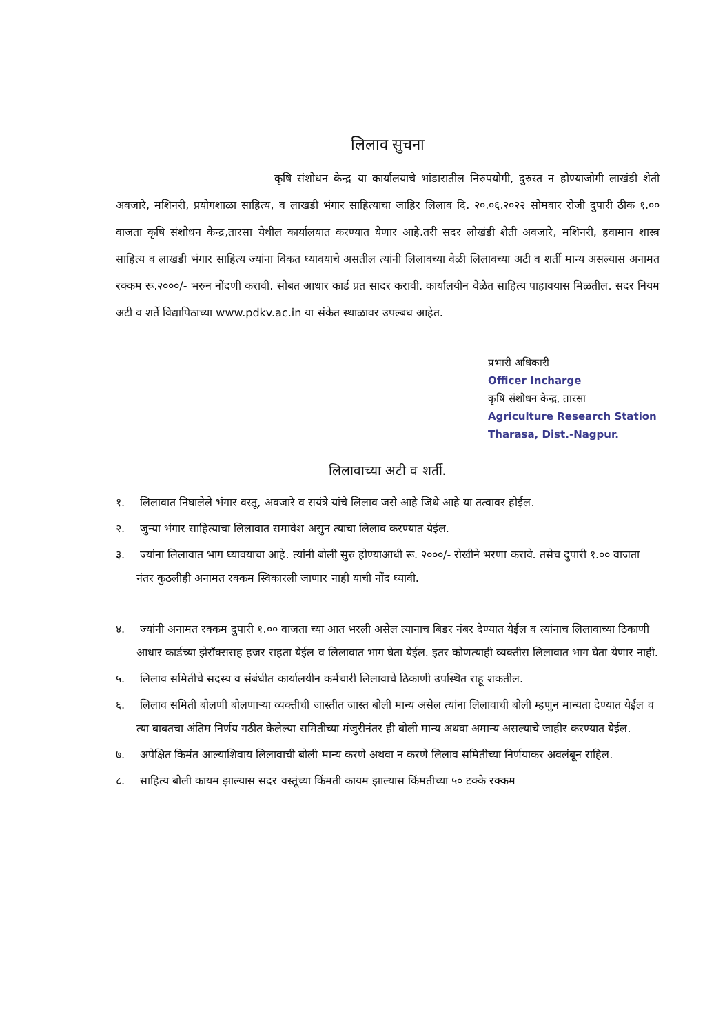लिलाव सुचना
कृषि संशोधन केन्द्र या कार्यालयाचे भांडारातील निरुपयोगी, दुरुस्त न होण्याजोगी लाखंडी शेती अवजारे, मशिनरी, प्रयोगशाळा साहित्य, व लाखडी भंगार साहित्याचा जाहिर लिलाव दि. २०.०६.२०२२ सोमवार रोजी दुपारी ठीक १.०० वाजता कृषि संशोधन केन्द्र,तारसा येथील कार्यालयात करण्यात येणार आहे.तरी सदर लोखंडी शेती अवजारे, मशिनरी, हवामान शास्त्र साहित्य व लाखडी भंगार साहित्य ज्यांना विकत घ्यावयाचे असतील त्यांनी लिलावच्या वेळी लिलावच्या अटी व शर्ती मान्य असल्यास अनामत रक्कम रू.२०००/- भरुन नोंदणी करावी. सोबत आधार कार्ड प्रत सादर करावी. कार्यालयीन वेळेत साहित्य पाहावयास मिळतील. सदर नियम अटी व शर्ते विद्यापिठाच्या www.pdkv.ac.in या संकेत स्थाळावर उपल्बध आहेत.
प्रभारी अधिकारी
Officer Incharge
कृषि संशोधन केन्द्र, तारसा
Agriculture Research Station
Tharasa, Dist.-Nagpur.
लिलावाच्या अटी व शर्ती.
१. लिलावात निघालेले भंगार वस्तू, अवजारे व सयंत्रे यांचे लिलाव जसे आहे जिथे आहे या तत्वावर होईल.
२. जुन्या भंगार साहित्याचा लिलावात समावेश असुन त्याचा लिलाव करण्यात येईल.
३. ज्यांना लिलावात भाग घ्यावयाचा आहे. त्यांनी बोली सुरु होण्याआधी रू. २०००/- रोखीने भरणा करावे. तसेच दुपारी १.०० वाजता नंतर कुठलीही अनामत रक्कम स्विकारली जाणार नाही याची नोंद घ्यावी.
४. ज्यांनी अनामत रक्कम दुपारी १.०० वाजता च्या आत भरली असेल त्यानाच बिडर नंबर देण्यात येईल व त्यांनाच लिलावाच्या ठिकाणी आधार कार्डच्या झेरॉक्ससह हजर राहता येईल व लिलावात भाग घेता येईल. इतर कोणत्याही व्यक्तीस लिलावात भाग घेता येणार नाही.
५. लिलाव समितीचे सदस्य व संबंधीत कार्यालयीन कर्मचारी लिलावाचे ठिकाणी उपस्थित राहू शकतील.
६. लिलाव समिती बोलणी बोलणाऱ्या व्यक्तीची जास्तीत जास्त बोली मान्य असेल त्यांना लिलावाची बोली म्हणुन मान्यता देण्यात येईल व त्या बाबतचा अंतिम निर्णय गठीत केलेल्या समितीच्या मंजुरीनंतर ही बोली मान्य अथवा अमान्य असल्याचे जाहीर करण्यात येईल.
७. अपेक्षित किमंत आल्याशिवाय लिलावाची बोली मान्य करणे अथवा न करणे लिलाव समितीच्या निर्णयाकर अवलंबून राहिल.
८. साहित्य बोली कायम झाल्यास सदर वस्तूंच्या किंमती कायम झाल्यास किंमतीच्या ५० टक्के रक्कम